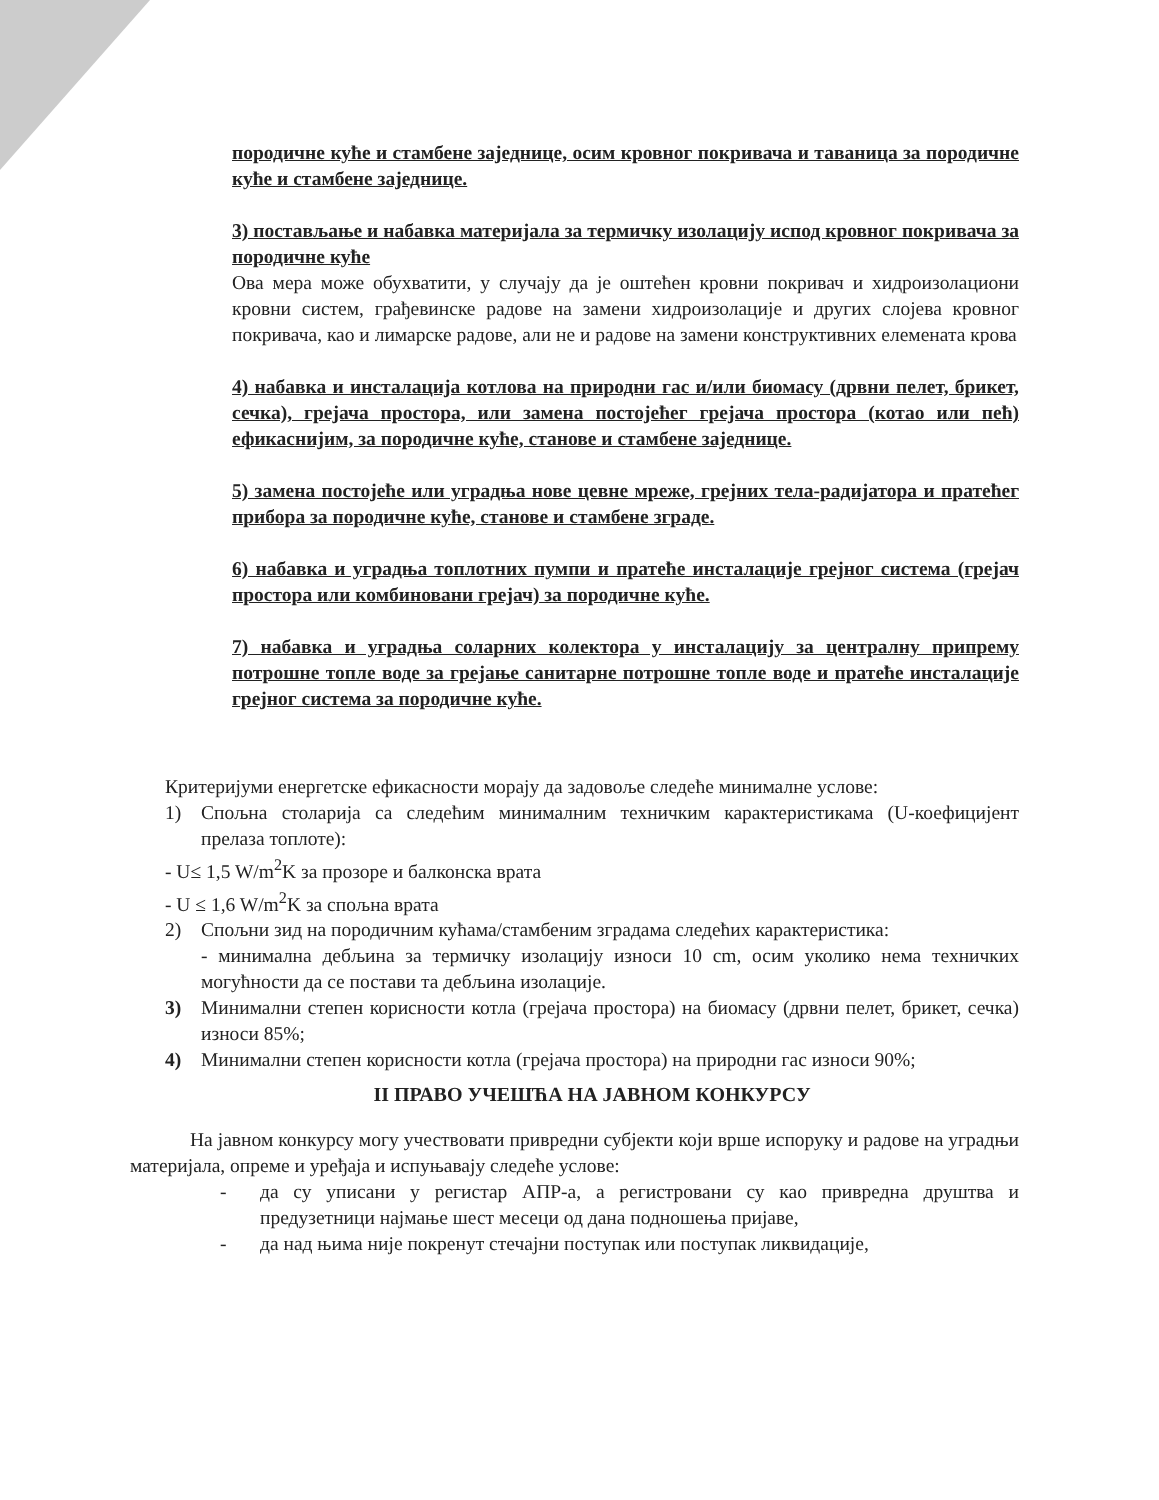породичне куће и стамбене заједнице, осим кровног покривача и таваница за породичне куће и стамбене заједнице.
3) постављање и набавка материјала за термичку изолацију испод кровног покривача за породичне куће
Ова мера може обухватити, у случају да је оштећен кровни покривач и хидроизолациони кровни систем, грађевинске радове на замени хидроизолације и других слојева кровног покривача, као и лимарске радове, али не и радове на замени конструктивних елемената крова
4) набавка и инсталација котлова на природни гас и/или биомасу (дрвни пелет, брикет, сечка), грејача простора, или замена постојећег грејача простора (котао или пећ) ефикаснијим, за породичне куће, станове и стамбене заједнице.
5) замена постојеће или уградња нове цевне мреже, грејних тела-радијатора и пратећег прибора за породичне куће, станове и стамбене зграде.
6) набавка и уградња топлотних пумпи и пратеће инсталације грејног система (грејач простора или комбиновани грејач) за породичне куће.
7) набавка и уградња соларних колектора у инсталацију за централну припрему потрошне топле воде за грејање санитарне потрошне топле воде и пратеће инсталације грејног система за породичне куће.
Критеријуми енергетске ефикасности морају да задовоље следеће минималне услове:
1) Спољна столарија са следећим минималним техничким карактеристикама (U-коефицијент прелаза топлоте):
- U≤ 1,5 W/m<sup>2</sup>K за прозоре и балконска врата
- U ≤ 1,6 W/m<sup>2</sup>K за спољна врата
2) Спољни зид на породичним кућама/стамбеним зградама следећих карактеристика:
- минимална дебљина за термичку изолацију износи 10 cm, осим уколико нема техничких могућности да се постави та дебљина изолације.
3) Минимални степен корисности котла (грејача простора) на биомасу (дрвни пелет, брикет, сечка) износи 85%;
4) Минимални степен корисности котла (грејача простора) на природни гас износи 90%;
II ПРАВО УЧЕШЋА НА ЈАВНОМ КОНКУРСУ
На јавном конкурсу могу учествовати привредни субјекти који врше испоруку и радове на уградњи материјала, опреме и уређаја и испуњавају следеће услове:
- да су уписани у регистар АПР-а, а регистровани су као привредна друштва и предузетници најмање шест месеци од дана подношења пријаве,
- да над њима није покренут стечајни поступак или поступак ликвидације,